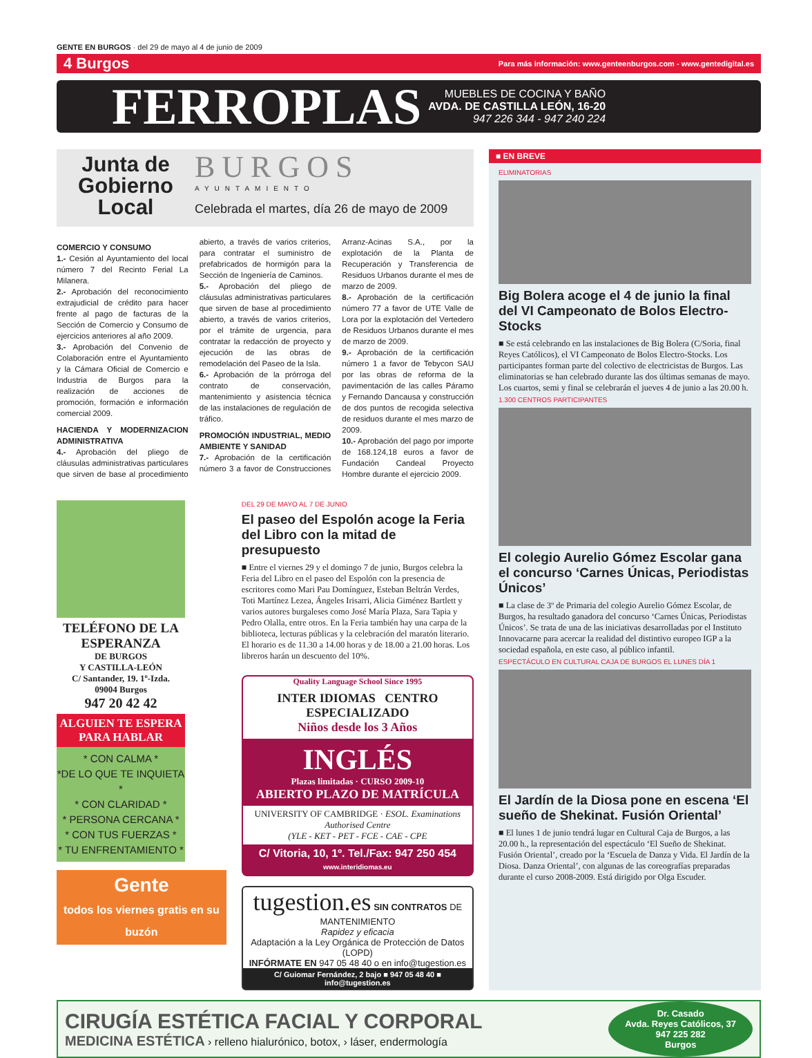GENTE EN BURGOS · del 29 de mayo al 4 de junio de 2009
4 Burgos Para más información: www.genteenburgos.com - www.gentedigital.es
FERROPLAS
MUEBLES DE COCINA Y BAÑO
AVDA. DE CASTILLA LEÓN, 16-20
947 226 344 - 947 240 224
Junta de Gobierno Local
BURGOS
AYUNTAMIENTO
Celebrada el martes, día 26 de mayo de 2009
COMERCIO Y CONSUMO
1.- Cesión al Ayuntamiento del local número 7 del Recinto Ferial La Milanera.
2.- Aprobación del reconocimiento extrajudicial de crédito para hacer frente al pago de facturas de la Sección de Comercio y Consumo de ejercicios anteriores al año 2009.
3.- Aprobación del Convenio de Colaboración entre el Ayuntamiento y la Cámara Oficial de Comercio e Industria de Burgos para la realización de acciones de promoción, formación e información comercial 2009.
HACIENDA Y MODERNIZACION ADMINISTRATIVA
4.- Aprobación del pliego de cláusulas administrativas particulares que sirven de base al procedimiento abierto, a través de varios criterios, para contratar el suministro de prefabricados de hormigón para la Sección de Ingeniería de Caminos.
5.- Aprobación del pliego de cláusulas administrativas particulares que sirven de base al procedimiento abierto, a través de varios criterios, por el trámite de urgencia, para contratar la redacción de proyecto y ejecución de las obras de remodelación del Paseo de la Isla.
6.- Aprobación de la prórroga del contrato de conservación, mantenimiento y asistencia técnica de las instalaciones de regulación de tráfico.
PROMOCIÓN INDUSTRIAL, MEDIO AMBIENTE Y SANIDAD
7.- Aprobación de la certificación número 3 a favor de Construcciones Arranz-Acinas S.A., por la explotación de la Planta de Recuperación y Transferencia de Residuos Urbanos durante el mes de marzo de 2009.
8.- Aprobación de la certificación número 77 a favor de UTE Valle de Lora por la explotación del Vertedero de Residuos Urbanos durante el mes de marzo de 2009.
9.- Aprobación de la certificación número 1 a favor de Tebycon SAU por las obras de reforma de la pavimentación de las calles Páramo y Fernando Dancausa y construcción de dos puntos de recogida selectiva de residuos durante el mes marzo de 2009.
10.- Aprobación del pago por importe de 168.124,18 euros a favor de Fundación Candeal Proyecto Hombre durante el ejercicio 2009.
TELÉFONO DE LA ESPERANZA
DE BURGOS
Y CASTILLA-LEÓN
C/ Santander, 19. 1º-Izda.
09004 Burgos
947 20 42 42
ALGUIEN TE ESPERA PARA HABLAR
* CON CALMA *
*DE LO QUE TE INQUIETA *
* CON CLARIDAD *
* PERSONA CERCANA *
* CON TUS FUERZAS *
* TU ENFRENTAMIENTO *
Gente
todos los viernes gratis en su buzón
DEL 29 DE MAYO AL 7 DE JUNIO
El paseo del Espolón acoge la Feria del Libro con la mitad de presupuesto
■ Entre el viernes 29 y el domingo 7 de junio, Burgos celebra la Feria del Libro en el paseo del Espolón con la presencia de escritores como Mari Pau Domínguez, Esteban Beltrán Verdes, Toti Martínez Lezea, Ángeles Irisarri, Alicia Giménez Bartlett y varios autores burgaleses como José María Plaza, Sara Tapia y Pedro Olalla, entre otros. En la Feria también hay una carpa de la biblioteca, lecturas públicas y la celebración del maratón literario. El horario es de 11.30 a 14.00 horas y de 18.00 a 21.00 horas. Los libreros harán un descuento del 10%.
Quality Language School Since 1995
INTER IDIOMAS CENTRO ESPECIALIZADO
Niños desde los 3 Años
INGLÉS
Plazas limitadas · CURSO 2009-10
ABIERTO PLAZO DE MATRÍCULA
UNIVERSITY OF CAMBRIDGE · ESOL. Examinations Authorised Centre
(YLE - KET - PET - FCE - CAE - CPE
C/ Vitoria, 10, 1º. Tel./Fax: 947 250 454 www.interidiomas.eu
tugestion.es SIN CONTRATOS DE MANTENIMIENTO
Rapidez y eficacia
Adaptación a la Ley Orgánica de Protección de Datos (LOPD)
INFÓRMATE EN 947 05 48 40 o en info@tugestion.es
C/ Guiomar Fernández, 2 bajo ■ 947 05 48 40 ■ info@tugestion.es
■ EN BREVE
ELIMINATORIAS
Big Bolera acoge el 4 de junio la final del VI Campeonato de Bolos Electro-Stocks
■ Se está celebrando en las instalaciones de Big Bolera (C/Soria, final Reyes Católicos), el VI Campeonato de Bolos Electro-Stocks. Los participantes forman parte del colectivo de electricistas de Burgos. Las eliminatorias se han celebrado durante las dos últimas semanas de mayo. Los cuartos, semi y final se celebrarán el jueves 4 de junio a las 20.00 h.
1.300 CENTROS PARTICIPANTES
El colegio Aurelio Gómez Escolar gana el concurso ‘Carnes Únicas, Periodistas Únicos’
■ La clase de 3º de Primaria del colegio Aurelio Gómez Escolar, de Burgos, ha resultado ganadora del concurso ‘Carnes Únicas, Periodistas Únicos’. Se trata de una de las iniciativas desarrolladas por el Instituto Innovacarne para acercar la realidad del distintivo europeo IGP a la sociedad española, en este caso, al público infantil.
ESPECTÁCULO EN CULTURAL CAJA DE BURGOS EL LUNES DÍA 1
El Jardín de la Diosa pone en escena ‘El sueño de Shekinat. Fusión Oriental’
■ El lunes 1 de junio tendrá lugar en Cultural Caja de Burgos, a las 20.00 h., la representación del espectáculo ‘El Sueño de Shekinat. Fusión Oriental’, creado por la ‘Escuela de Danza y Vida. El Jardín de la Diosa. Danza Oriental’, con algunas de las coreografías preparadas durante el curso 2008-2009. Está dirigido por Olga Escuder.
CIRUGÍA ESTÉTICA FACIAL Y CORPORAL
MEDICINA ESTÉTICA › relleno hialurónico, botox, › láser, endermología
Dr. Casado
Avda. Reyes Católicos, 37
947 225 282
Burgos